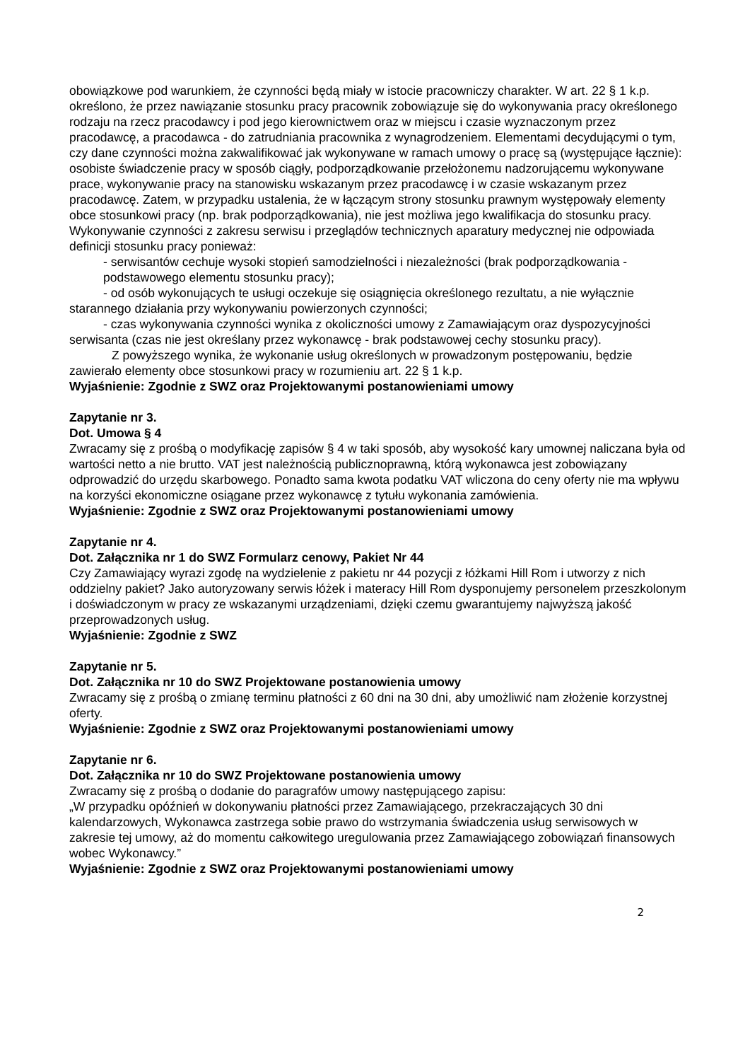obowiązkowe pod warunkiem, że czynności będą miały w istocie pracowniczy charakter. W art. 22 § 1 k.p. określono, że przez nawiązanie stosunku pracy pracownik zobowiązuje się do wykonywania pracy określonego rodzaju na rzecz pracodawcy i pod jego kierownictwem oraz w miejscu i czasie wyznaczonym przez pracodawcę, a pracodawca - do zatrudniania pracownika z wynagrodzeniem. Elementami decydującymi o tym, czy dane czynności można zakwalifikować jak wykonywane w ramach umowy o pracę są (występujące łącznie): osobiste świadczenie pracy w sposób ciągły, podporządkowanie przełożonemu nadzorującemu wykonywane prace, wykonywanie pracy na stanowisku wskazanym przez pracodawcę i w czasie wskazanym przez pracodawcę. Zatem, w przypadku ustalenia, że w łączącym strony stosunku prawnym występowały elementy obce stosunkowi pracy (np. brak podporządkowania), nie jest możliwa jego kwalifikacja do stosunku pracy. Wykonywanie czynności z zakresu serwisu i przeglądów technicznych aparatury medycznej nie odpowiada definicji stosunku pracy ponieważ:
- serwisantów cechuje wysoki stopień samodzielności i niezależności (brak podporządkowania - podstawowego elementu stosunku pracy);
- od osób wykonujących te usługi oczekuje się osiągnięcia określonego rezultatu, a nie wyłącznie starannego działania przy wykonywaniu powierzonych czynności;
- czas wykonywania czynności wynika z okoliczności umowy z Zamawiającym oraz dyspozycyjności serwisanta (czas nie jest określany przez wykonawcę - brak podstawowej cechy stosunku pracy).
Z powyższego wynika, że wykonanie usług określonych w prowadzonym postępowaniu, będzie zawierało elementy obce stosunkowi pracy w rozumieniu art. 22 § 1 k.p.
Wyjaśnienie: Zgodnie z SWZ oraz Projektowanymi postanowieniami umowy
Zapytanie nr 3.
Dot. Umowa § 4
Zwracamy się z prośbą o modyfikację zapisów § 4 w taki sposób, aby wysokość kary umownej naliczana była od wartości netto a nie brutto. VAT jest należnością publicznoprawną, którą wykonawca jest zobowiązany odprowadzić do urzędu skarbowego. Ponadto sama kwota podatku VAT wliczona do ceny oferty nie ma wpływu na korzyści ekonomiczne osiągane przez wykonawcę z tytułu wykonania zamówienia.
Wyjaśnienie: Zgodnie z SWZ oraz Projektowanymi postanowieniami umowy
Zapytanie nr 4.
Dot. Załącznika nr 1 do SWZ Formularz cenowy, Pakiet Nr 44
Czy Zamawiający wyrazi zgodę na wydzielenie z pakietu nr 44 pozycji z łóżkami Hill Rom i utworzy z nich oddzielny pakiet? Jako autoryzowany serwis łóżek i materacy Hill Rom dysponujemy personelem przeszkolonym i doświadczonym w pracy ze wskazanymi urządzeniami, dzięki czemu gwarantujemy najwyższą jakość przeprowadzonych usług.
Wyjaśnienie: Zgodnie z SWZ
Zapytanie nr 5.
Dot. Załącznika nr 10 do SWZ Projektowane postanowienia umowy
Zwracamy się z prośbą o zmianę terminu płatności z 60 dni na 30 dni, aby umożliwić nam złożenie korzystnej oferty.
Wyjaśnienie: Zgodnie z SWZ oraz Projektowanymi postanowieniami umowy
Zapytanie nr 6.
Dot. Załącznika nr 10 do SWZ Projektowane postanowienia umowy
Zwracamy się z prośbą o dodanie do paragrafów umowy następującego zapisu:
„W przypadku opóźnień w dokonywaniu płatności przez Zamawiającego, przekraczających 30 dni kalendarzowych, Wykonawca zastrzega sobie prawo do wstrzymania świadczenia usług serwisowych w zakresie tej umowy, aż do momentu całkowitego uregulowania przez Zamawiającego zobowiązań finansowych wobec Wykonawcy.”
Wyjaśnienie: Zgodnie z SWZ oraz Projektowanymi postanowieniami umowy
2